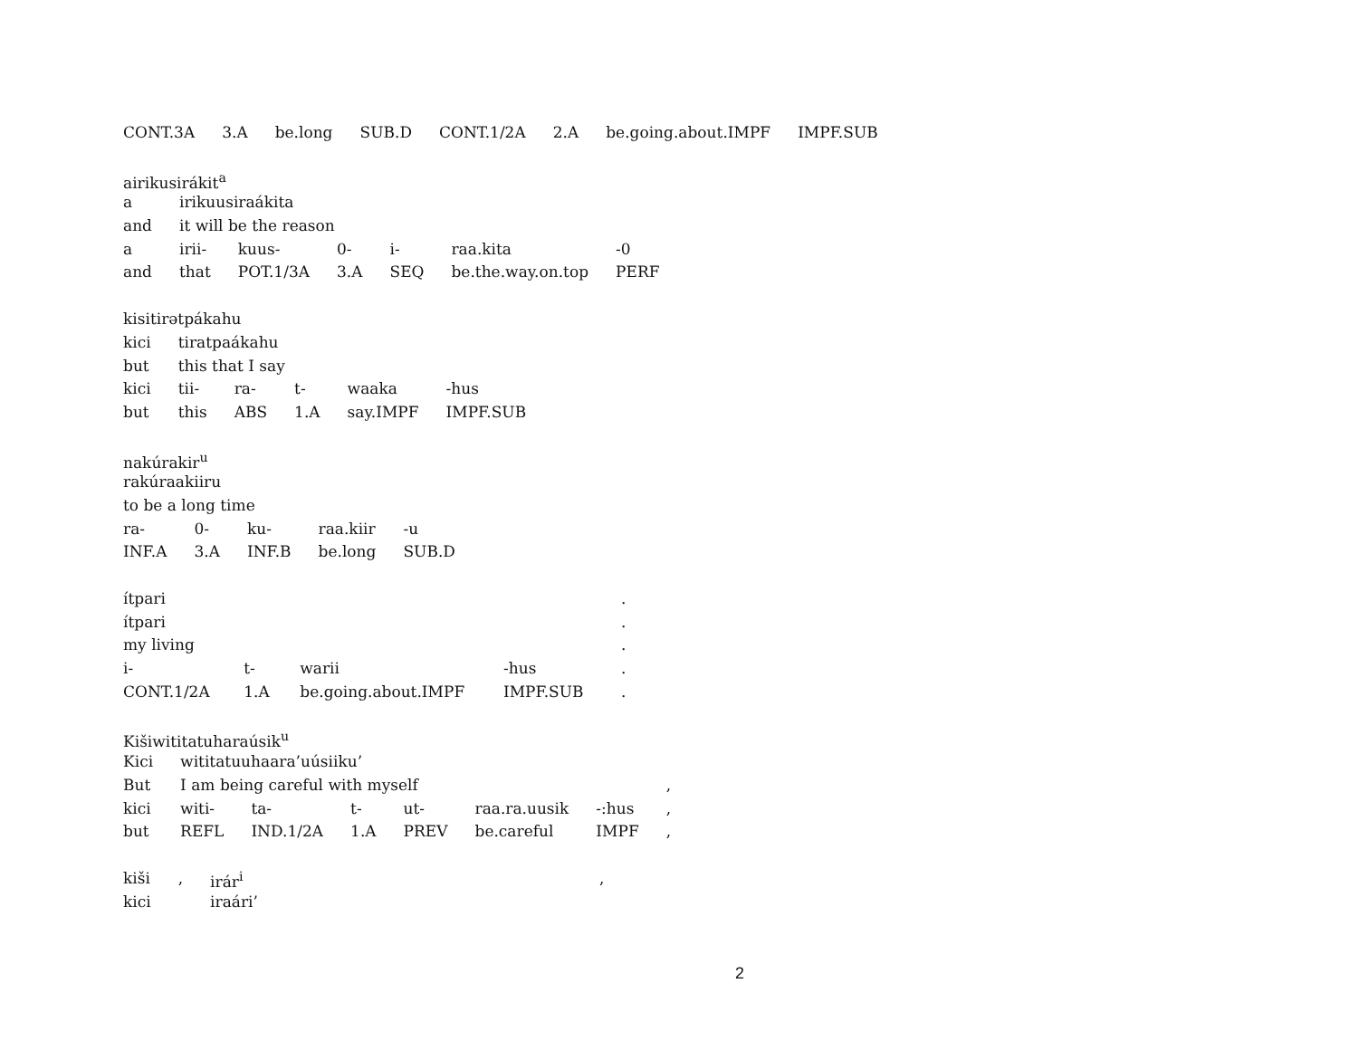| CONT.3A | 3.A | be.long | SUB.D | CONT.1/2A | 2.A | be.going.about.IMPF | IMPF.SUB |
| airikusirákit<sup>a</sup> | | | | | | |
| a | irikuusiraákita | | | | | |
| and | it will be the reason | | | | | |
| a | irii- | kuus- | 0- | i- | raa.kita | -0 |
| and | that | POT.1/3A | 3.A | SEQ | be.the.way.on.top | PERF |
| kisitirətpákahu | | | | | |
| kici | tiratpaákahu | | | | |
| but | this that I say | | | | |
| kici | tii- | ra- | t- | waaka | -hus |
| but | this | ABS | 1.A | say.IMPF | IMPF.SUB |
| nakúrakir<sup>u</sup> | | | | |
| rakúraakiiru | | | | |
| to be a long time | | | | |
| ra- | 0- | ku- | raa.kiir | -u |
| INF.A | 3.A | INF.B | be.long | SUB.D |
| ítpari | | | | . |
| ítpari | | | | . |
| my living | | | | . |
| i- | t- | warii | -hus | . |
| CONT.1/2A | 1.A | be.going.about.IMPF | IMPF.SUB | . |
| Kišiwititatuharaúsik<sup>u</sup> | | | | | | | |
| Kici | wititatuuhaara’uúsiiku’ | | | | | | |
| But | I am being careful with myself | | | | | | , |
| kici | witi- | ta- | t- | ut- | raa.ra.uusik | -:hus | , |
| but | REFL | IND.1/2A | 1.A | PREV | be.careful | IMPF | , |
| kiši | , | irár<sup>i</sup> | , |
| kici | | iraári’ | |
2